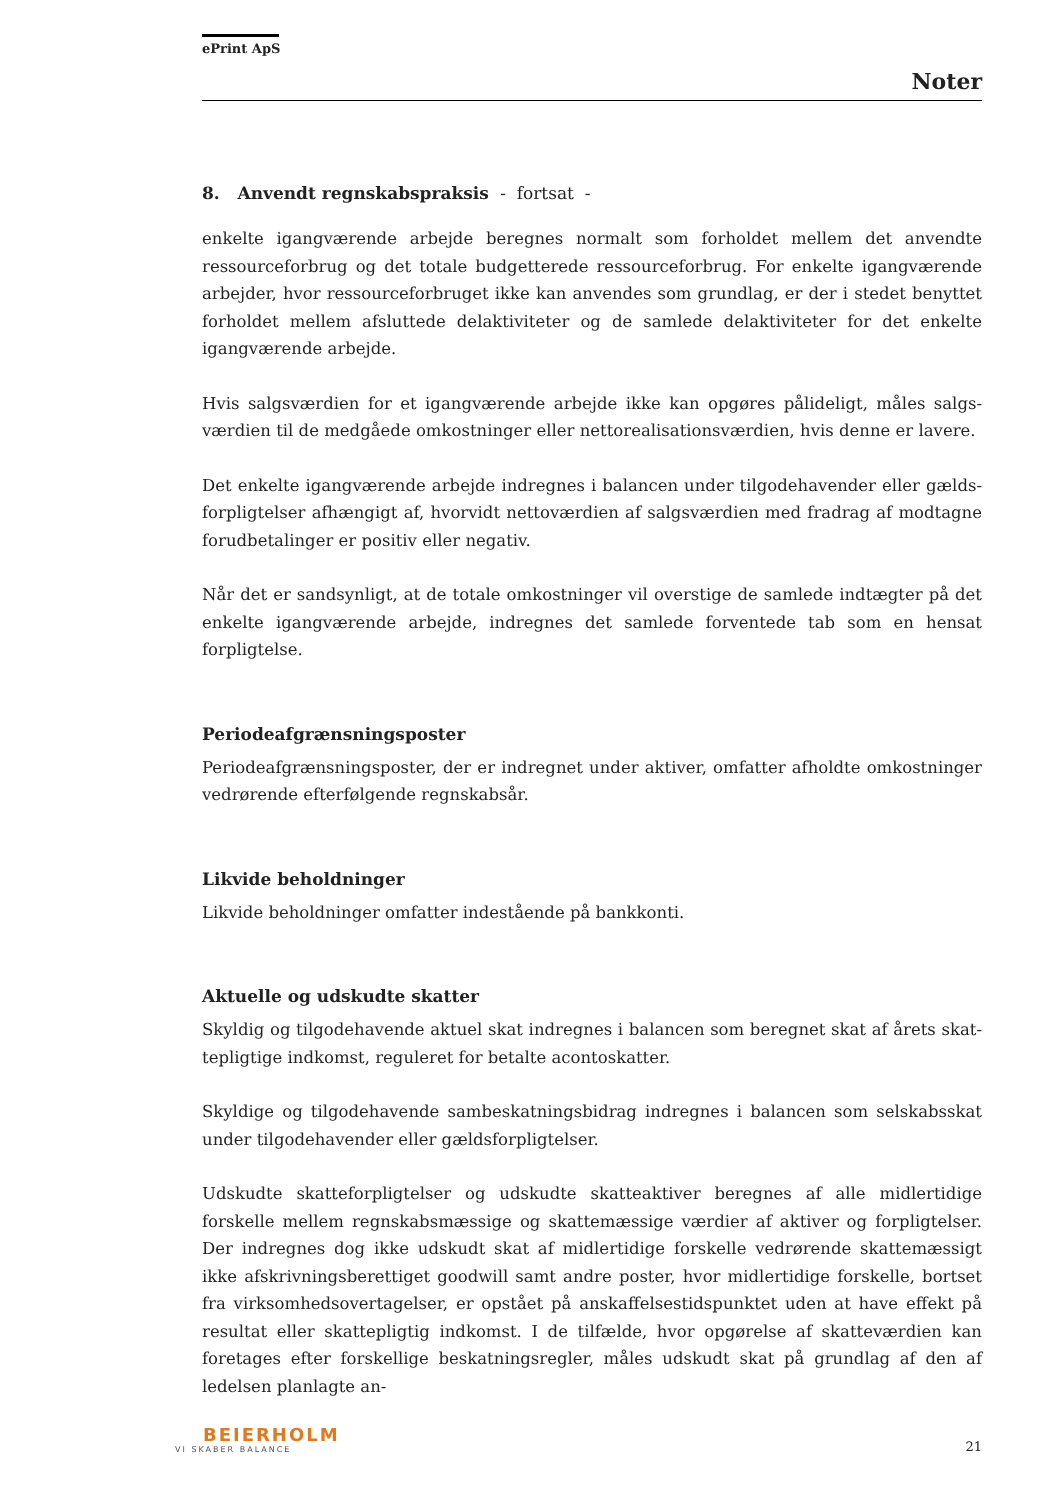ePrint ApS
Noter
8. Anvendt regnskabspraksis - fortsat -
enkelte igangværende arbejde beregnes normalt som forholdet mellem det anvendte ressourceforbrug og det totale budgetterede ressourceforbrug. For enkelte igangværende arbejder, hvor ressourceforbruget ikke kan anvendes som grundlag, er der i stedet benyttet forholdet mellem afsluttede delaktiviteter og de samlede delaktiviteter for det enkelte igangværende arbejde.
Hvis salgsværdien for et igangværende arbejde ikke kan opgøres påli­deligt, måles salgs­værdien til de medgåede omkostninger eller nettorealisationsværdien, hvis denne er lavere.
Det enkelte igangværende arbejde indregnes i balancen under tilgodehavender eller gælds­forpligtelser afhængigt af, hvorvidt nettoværdien af salgsværdien med fradrag af modtagne forudbetalinger er positiv eller negativ.
Når det er sandsynligt, at de totale omkostninger vil overstige de samlede indtægter på det enkelte igangværende arbejde, indregnes det samlede forventede tab som en hensat forpligtelse.
Periodeafgrænsningsposter
Periodeafgrænsningsposter, der er indregnet under aktiver, omfatter afholdte omkostninger vedrørende efterfølgende regnskabsår.
Likvide beholdninger
Likvide beholdninger omfatter indestående på bankkonti.
Aktuelle og udskudte skatter
Skyldig og tilgodehavende aktuel skat indregnes i balancen som beregnet skat af årets skat­tepligtige indkomst, reguleret for betalte acontoskatter.
Skyldige og tilgodehavende sambeskatningsbidrag indregnes i balancen som selskabsskat under tilgodehavender eller gældsforpligtelser.
Udskudte skatteforpligtelser og udskudte skatteaktiver beregnes af alle midlertidige forskelle mellem regnskabsmæssige og skattemæssige værdier af aktiver og forpligtelser. Der indreg­nes dog ikke udskudt skat af midlertidige forskelle vedrørende skattemæssigt ikke afskriv­ningsberettiget goodwill samt andre poster, hvor midlertidige forskelle, bortset fra virksom­hedsovertagelser, er opstået på anskaffelsestidspunktet uden at have effekt på resultat eller skattepligtig indkomst. I de tilfælde, hvor opgørelse af skatteværdien kan foretages efter for­skellige beskatningsregler, måles udskudt skat på grundlag af den af ledelsen planlagte an-
BEIERHOLM
VI SKABER BALANCE
21